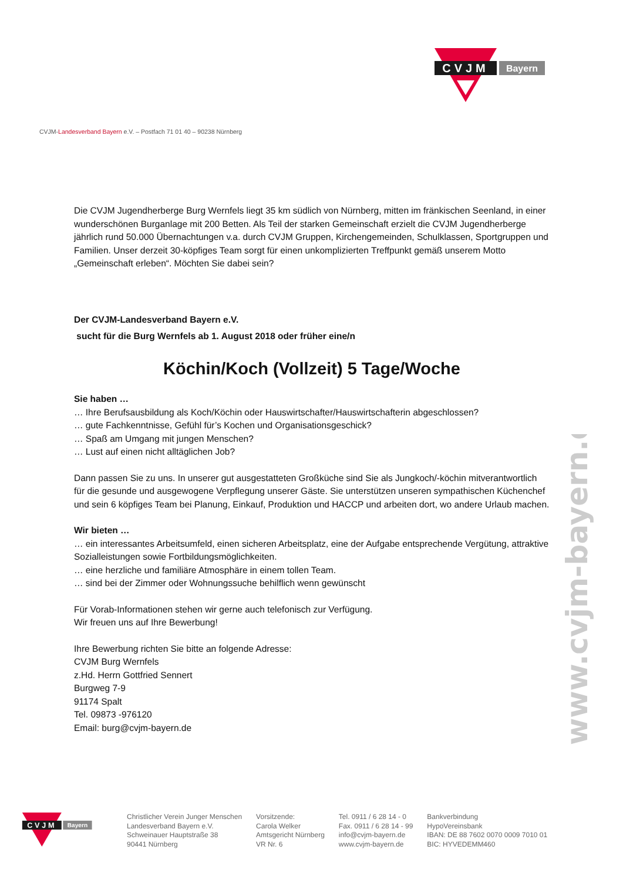CVJM
Bayern
CVJM-Landesverband Bayern e.V. – Postfach 71 01 40 – 90238 Nürnberg
Die CVJM Jugendherberge Burg Wernfels liegt 35 km südlich von Nürnberg, mitten im fränkischen Seenland, in einer wunderschönen Burganlage mit 200 Betten. Als Teil der starken Gemeinschaft erzielt die CVJM Jugendherberge jährlich rund 50.000 Übernachtungen v.a. durch CVJM Gruppen, Kirchengemeinden, Schulklassen, Sportgruppen und Familien. Unser derzeit 30-köpfiges Team sorgt für einen unkomplizierten Treffpunkt gemäß unserem Motto „Gemeinschaft erleben“. Möchten Sie dabei sein?
Der CVJM-Landesverband Bayern e.V.
sucht für die Burg Wernfels ab 1. August 2018 oder früher eine/n
Köchin/Koch (Vollzeit) 5 Tage/Woche
Sie haben …
… Ihre Berufsausbildung als Koch/Köchin oder Hauswirtschafter/Hauswirtschafterin abgeschlossen?
… gute Fachkenntnisse, Gefühl für’s Kochen und Organisationsgeschick?
… Spaß am Umgang mit jungen Menschen?
… Lust auf einen nicht alltäglichen Job?
Dann passen Sie zu uns. In unserer gut ausgestatteten Großküche sind Sie als Jungkoch/-köchin mitverantwortlich für die gesunde und ausgewogene Verpflegung unserer Gäste. Sie unterstützen unseren sympathischen Küchenchef und sein 6 köpfiges Team bei Planung, Einkauf, Produktion und HACCP und arbeiten dort, wo andere Urlaub machen.
Wir bieten …
… ein interessantes Arbeitsumfeld, einen sicheren Arbeitsplatz, eine der Aufgabe entsprechende Vergütung, attraktive Sozialleistungen sowie Fortbildungsmöglichkeiten.
… eine herzliche und familiäre Atmosphäre in einem tollen Team.
… sind bei der Zimmer oder Wohnungssuche behilflich wenn gewünscht
Für Vorab-Informationen stehen wir gerne auch telefonisch zur Verfügung.
Wir freuen uns auf Ihre Bewerbung!
Ihre Bewerbung richten Sie bitte an folgende Adresse:
CVJM Burg Wernfels
z.Hd. Herrn Gottfried Sennert
Burgweg 7-9
91174 Spalt
Tel. 09873 -976120
Email: burg@cvjm-bayern.de
www.cvjm-bayern.de
CVJM
Bayern
Christlicher Verein Junger Menschen
Landesverband Bayern e.V.
Schweinauer Hauptstraße 38
90441 Nürnberg
Vorsitzende:
Carola Welker
Amtsgericht Nürnberg
VR Nr. 6
Tel. 0911 / 6 28 14 - 0
Fax. 0911 / 6 28 14 - 99
info@cvjm-bayern.de
www.cvjm-bayern.de
Bankverbindung
HypoVereinsbank
IBAN: DE 88 7602 0070 0009 7010 01
BIC: HYVEDEMM460